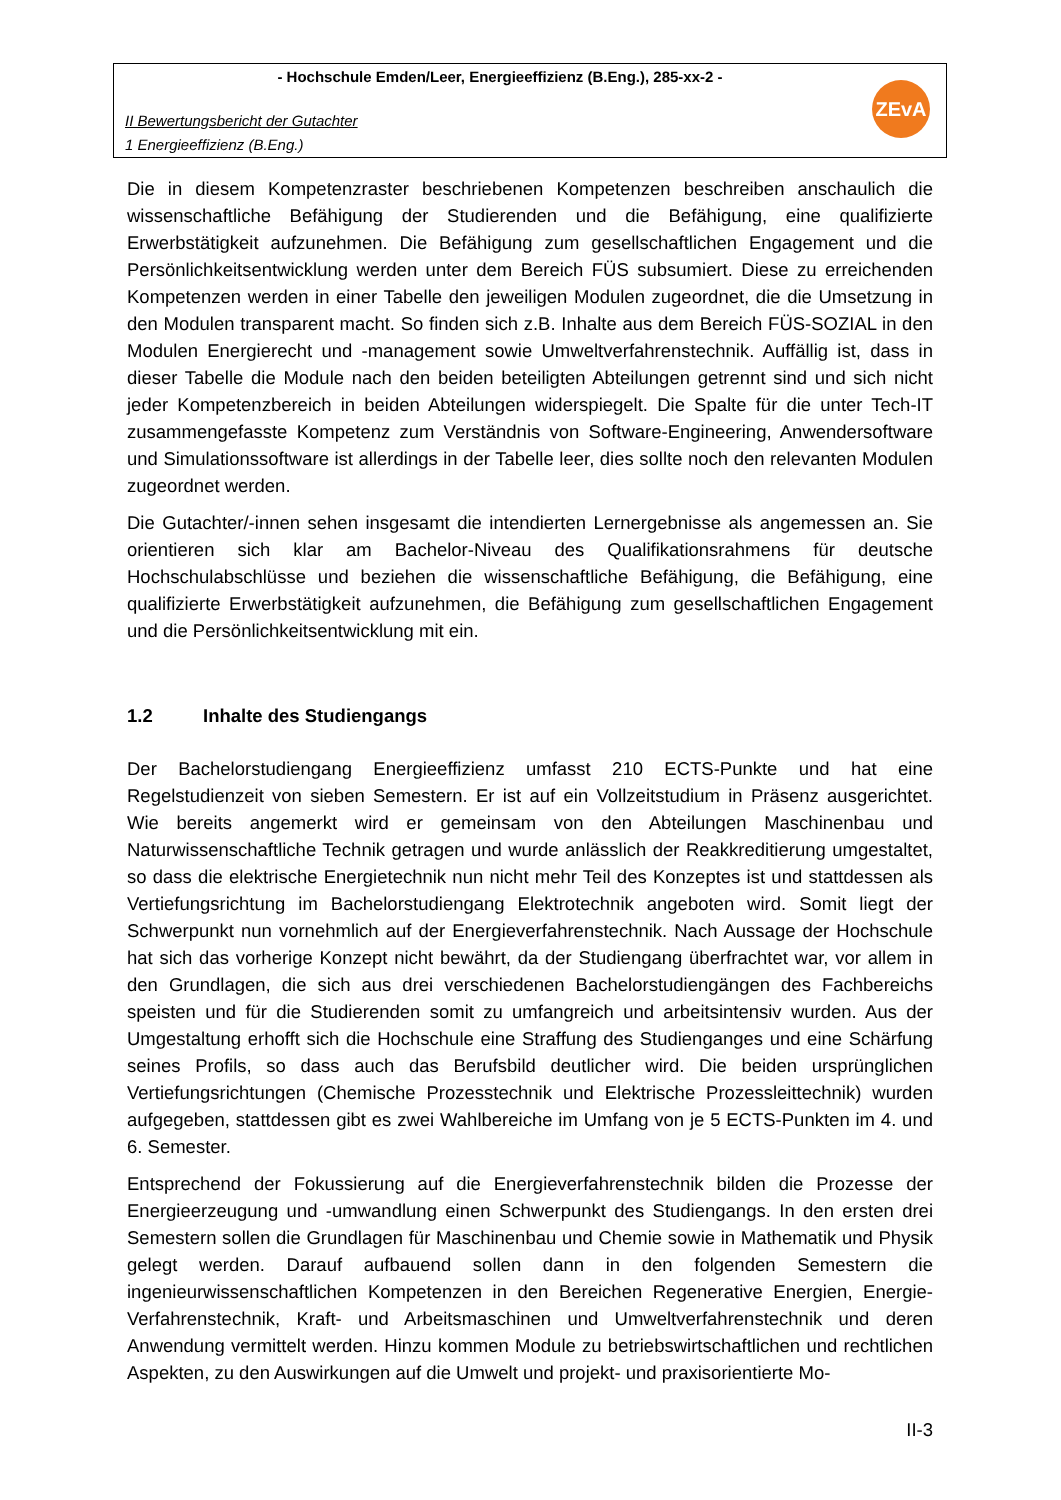- Hochschule Emden/Leer, Energieeffizienz (B.Eng.), 285-xx-2 -
II Bewertungsbericht der Gutachter
1 Energieeffizienz (B.Eng.)
ZEvA
Die in diesem Kompetenzraster beschriebenen Kompetenzen beschreiben anschaulich die wissenschaftliche Befähigung der Studierenden und die Befähigung, eine qualifizierte Erwerbstätigkeit aufzunehmen. Die Befähigung zum gesellschaftlichen Engagement und die Persönlichkeitsentwicklung werden unter dem Bereich FÜS subsumiert. Diese zu erreichenden Kompetenzen werden in einer Tabelle den jeweiligen Modulen zugeordnet, die die Umsetzung in den Modulen transparent macht. So finden sich z.B. Inhalte aus dem Bereich FÜS-SOZIAL in den Modulen Energierecht und -management sowie Umweltverfahrenstechnik. Auffällig ist, dass in dieser Tabelle die Module nach den beiden beteiligten Abteilungen getrennt sind und sich nicht jeder Kompetenzbereich in beiden Abteilungen widerspiegelt. Die Spalte für die unter Tech-IT zusammengefasste Kompetenz zum Verständnis von Software-Engineering, Anwendersoftware und Simulationssoftware ist allerdings in der Tabelle leer, dies sollte noch den relevanten Modulen zugeordnet werden.
Die Gutachter/-innen sehen insgesamt die intendierten Lernergebnisse als angemessen an. Sie orientieren sich klar am Bachelor-Niveau des Qualifikationsrahmens für deutsche Hochschulabschlüsse und beziehen die wissenschaftliche Befähigung, die Befähigung, eine qualifizierte Erwerbstätigkeit aufzunehmen, die Befähigung zum gesellschaftlichen Engagement und die Persönlichkeitsentwicklung mit ein.
1.2 Inhalte des Studiengangs
Der Bachelorstudiengang Energieeffizienz umfasst 210 ECTS-Punkte und hat eine Regelstudienzeit von sieben Semestern. Er ist auf ein Vollzeitstudium in Präsenz ausgerichtet. Wie bereits angemerkt wird er gemeinsam von den Abteilungen Maschinenbau und Naturwissenschaftliche Technik getragen und wurde anlässlich der Reakkreditierung umgestaltet, so dass die elektrische Energietechnik nun nicht mehr Teil des Konzeptes ist und stattdessen als Vertiefungsrichtung im Bachelorstudiengang Elektrotechnik angeboten wird. Somit liegt der Schwerpunkt nun vornehmlich auf der Energieverfahrenstechnik. Nach Aussage der Hochschule hat sich das vorherige Konzept nicht bewährt, da der Studiengang überfrachtet war, vor allem in den Grundlagen, die sich aus drei verschiedenen Bachelorstudiengängen des Fachbereichs speisten und für die Studierenden somit zu umfangreich und arbeitsintensiv wurden. Aus der Umgestaltung erhofft sich die Hochschule eine Straffung des Studienganges und eine Schärfung seines Profils, so dass auch das Berufsbild deutlicher wird. Die beiden ursprünglichen Vertiefungsrichtungen (Chemische Prozesstechnik und Elektrische Prozessleittechnik) wurden aufgegeben, stattdessen gibt es zwei Wahlbereiche im Umfang von je 5 ECTS-Punkten im 4. und 6. Semester.
Entsprechend der Fokussierung auf die Energieverfahrenstechnik bilden die Prozesse der Energieerzeugung und -umwandlung einen Schwerpunkt des Studiengangs. In den ersten drei Semestern sollen die Grundlagen für Maschinenbau und Chemie sowie in Mathematik und Physik gelegt werden. Darauf aufbauend sollen dann in den folgenden Semestern die ingenieurwissenschaftlichen Kompetenzen in den Bereichen Regenerative Energien, Energie-Verfahrenstechnik, Kraft- und Arbeitsmaschinen und Umweltverfahrenstechnik und deren Anwendung vermittelt werden. Hinzu kommen Module zu betriebswirtschaftlichen und rechtlichen Aspekten, zu den Auswirkungen auf die Umwelt und projekt- und praxisorientierte Mo-
II-3